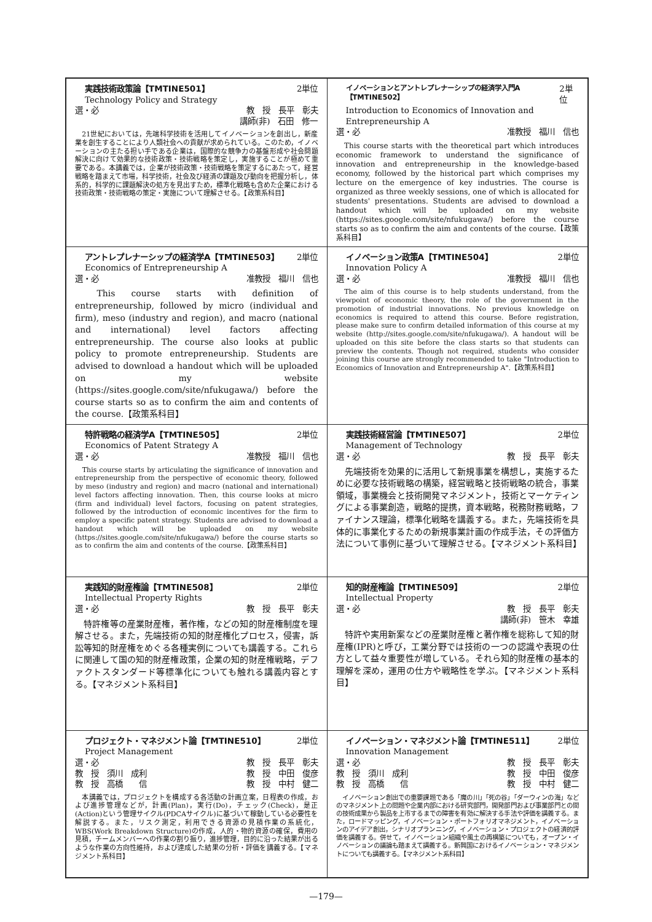| 実践技術政策論【TMTINE501】 2単位 Technology Policy and Strategy 選・必 教 授 長平 彰夫 講師(非) 石田 修一 21世紀においては，先端科学技術を活用してイノベーションを創出し，新産業を創生することにより人類社会への貢献が求められている。このため，イノベーションの主たる担い手である企業は，国際的な競争力の基盤形成や社会問題解決に向けて効果的な技術政策・技術戦略を策定し，実施することが極めて重要である。本講義では，企業が技術政策・技術戦略を策定するにあたって，経営戦略を踏まえて市場，科学技術，社会及び経済の課題及び動向を把握分析し，体系的，科学的に課題解決の処方を見出すため，標準化戦略も含めた企業における技術政策・技術戦略の策定・実施について理解させる。【政策系科目】 | イノベーションとアントレプレナーシップの経済学入門A【TMTINE502】 2単位 Introduction to Economics of Innovation and Entrepreneurship A 選・必 准教授 福川 信也 This course starts with the theoretical part which introduces economic framework to understand the significance of innovation and entrepreneurship in the knowledge-based economy, followed by the historical part which comprises my lecture on the emergence of key industries. The course is organized as three weekly sessions, one of which is allocated for students' presentations. Students are advised to download a handout which will be uploaded on my website (https://sites.google.com/site/nfukugawa/) before the course starts so as to confirm the aim and contents of the course.【政策系科目】 |
| アントレプレナーシップの経済学A【TMTINE503】 2単位 Economics of Entrepreneurship A 選・必 准教授 福川 信也 This course starts with definition of entrepreneurship, followed by micro (individual and firm), meso (industry and region), and macro (national and international) level factors affecting entrepreneurship. The course also looks at public policy to promote entrepreneurship. Students are advised to download a handout which will be uploaded on my website (https://sites.google.com/site/nfukugawa/) before the course starts so as to confirm the aim and contents of the course.【政策系科目】 | イノベーション政策A【TMTINE504】 2単位 Innovation Policy A 選・必 准教授 福川 信也 The aim of this course is to help students understand, from the viewpoint of economic theory, the role of the government in the promotion of industrial innovations. No previous knowledge on economics is required to attend this course. Before registration, please make sure to confirm detailed information of this course at my website (http://sites.google.com/site/nfukugawa/). A handout will be uploaded on this site before the class starts so that students can preview the contents. Though not required, students who consider joining this course are strongly recommended to take "Introduction to Economics of Innovation and Entrepreneurship A".【政策系科目】 |
| 特許戦略の経済学A【TMTINE505】 2単位 Economics of Patent Strategy A 選・必 准教授 福川 信也 This course starts by articulating the significance of innovation and entrepreneurship from the perspective of economic theory, followed by meso (industry and region) and macro (national and international) level factors affecting innovation. Then, this course looks at micro (firm and individual) level factors, focusing on patent strategies, followed by the introduction of economic incentives for the firm to employ a specific patent strategy. Students are advised to download a handout which will be uploaded on my website (https://sites.google.com/site/nfukugawa/) before the course starts so as to confirm the aim and contents of the course.【政策系科目】 | 実践技術経営論【TMTINE507】 2単位 Management of Technology 選・必 教 授 長平 彰夫 先端技術を効果的に活用して新規事業を構想し，実施するために必要な技術戦略の構築，経営戦略と技術戦略の統合，事業領域，事業機会と技術開発マネジメント，技術とマーケティングによる事業創造，戦略的提携，資本戦略，税務財務戦略，ファイナンス理論，標準化戦略を講義する。また，先端技術を具体的に事業化するための新規事業計画の作成手法，その評価方法について事例に基づいて理解させる。【マネジメント系科目】 |
| 実践知的財産権論【TMTINE508】 2単位 Intellectual Property Rights 選・必 教 授 長平 彰夫 特許権等の産業財産権，著作権，などの知的財産権制度を理解させる。また，先端技術の知的財産権化プロセス，侵害，訴訟等知的財産権をめぐる各種実例についても講義する。これらに関連して国の知的財産権政策，企業の知的財産権戦略，デファクトスタンダード等標準化についても触れる講義内容とする。【マネジメント系科目】 | 知的財産権論【TMTINE509】 2単位 Intellectual Property 選・必 教 授 長平 彰夫 講師(非) 笹木 幸雄 特許や実用新案などの産業財産権と著作権を総称して知的財産権(IPR)と呼び，工業分野では技術の一つの認識や表現の仕方として益々重要性が増している。それら知的財産権の基本的理解を深め，運用の仕方や戦略性を学ぶ。【マネジメント系科目】 |
| プロジェクト・マネジメント論【TMTINE510】 2単位 Project Management 選・必 教 授 長平 彰夫 教 授 須川 成利 教 授 中田 俊彦 教 授 高橋 信 教 授 中村 健二 本講義では，プロジェクトを構成する各活動の計画立案，日程表の作成，および進捗管理などが，計画(Plan)，実行(Do)，チェック(Check)，是正(Action)という管理サイクル(PDCAサイクル)に基づいて稼動している必要性を解説する。また，リスク測定，利用できる資源の見積作業の系統化，WBS(Work Breakdown Structure)の作成，人的・物的資源の確保，費用の見積，チームメンバーへの作業の割り振り，進捗管理，目的に沿った結果が出るような作業の方向性維持，および達成した結果の分析・評価を講義する。【マネジメント系科目】 | イノベーション・マネジメント論【TMTINE511】 2単位 Innovation Management 選・必 教 授 長平 彰夫 教 授 須川 成利 教 授 中田 俊彦 教 授 高橋 信 教 授 中村 健二 イノベーション創出での重要課題である「魔の川」「死の谷」「ダーウィンの海」などのマネジメント上の問題や企業内部における研究部門，開発部門および事業部門との間の技術成果から製品を上市するまでの障害を有効に解決する手法や評価を講義する。また，ロードマッピング，イノベーション・ポートフォリオマネジメント，イノベーションのアイデア創出，シナリオプランニング，イノベーション・プロジェクトの経済的評価を講義する。併せて，イノベーション組織や風土の再構築についても，オープン・イノベーションの議論も踏まえて講義する。新興国におけるイノベーション・マネジメントについても講義する。【マネジメント系科目】 |
—179—